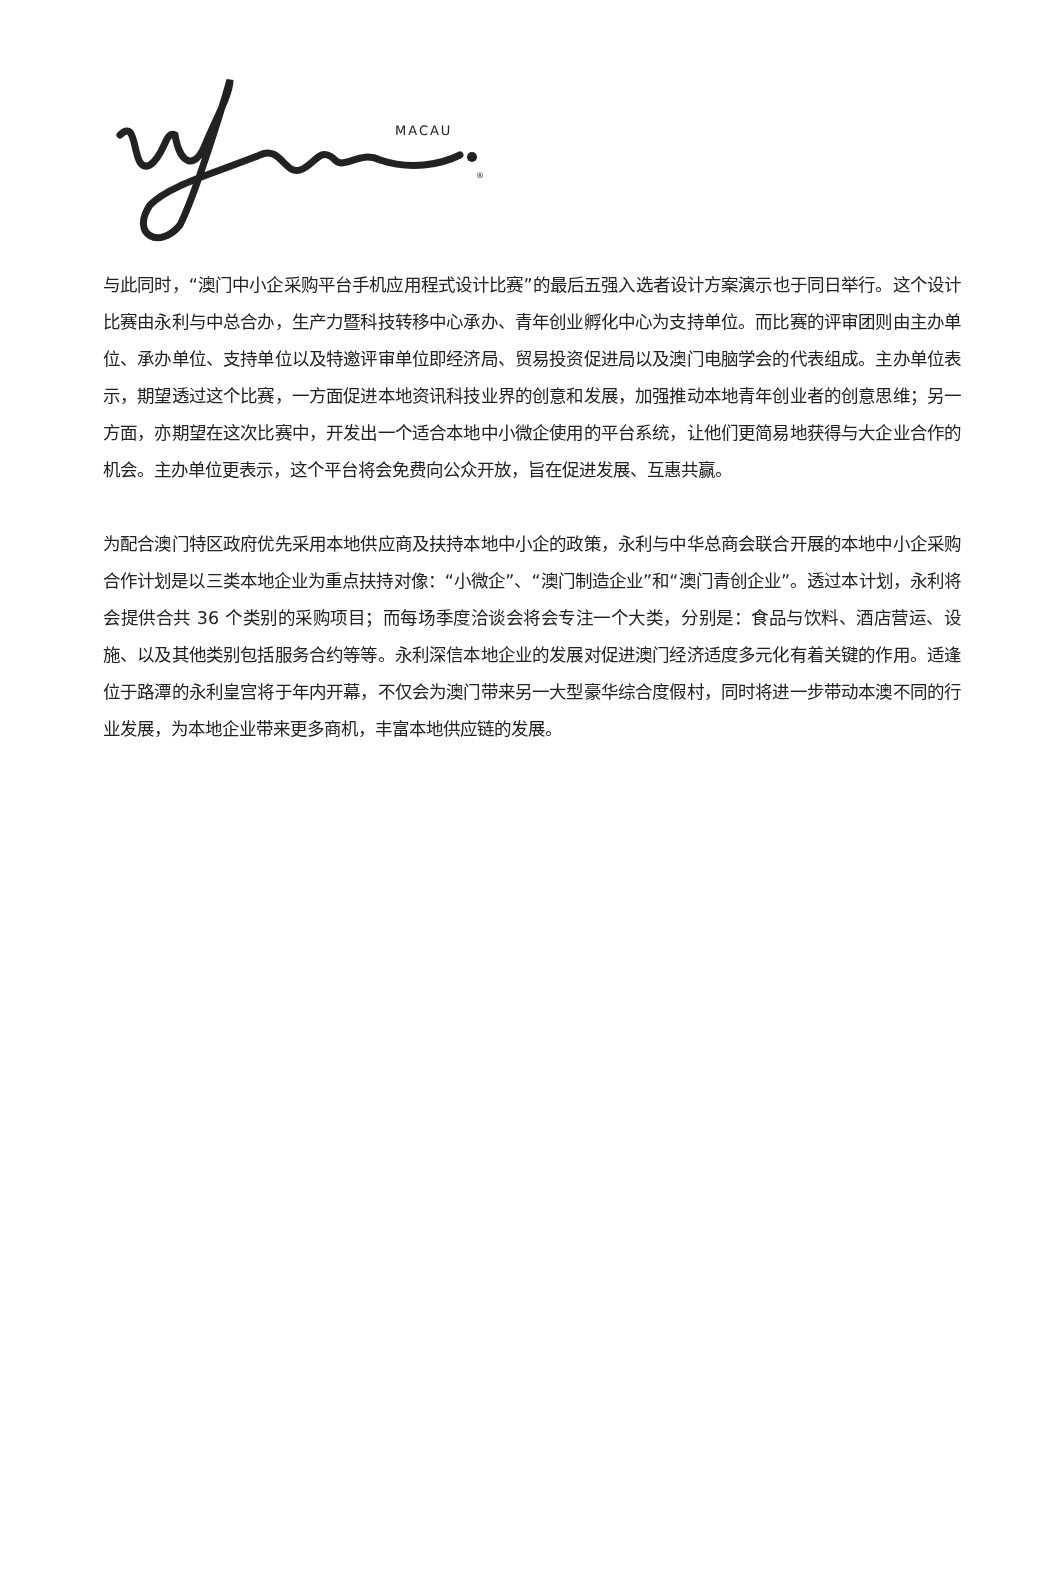MACAU
®
与此同时，“澳门中小企采购平台手机应用程式设计比赛”的最后五强入选者设计方案演示也于同日举行。这个设计比赛由永利与中总合办，生产力暨科技转移中心承办、青年创业孵化中心为支持单位。而比赛的评审团则由主办单位、承办单位、支持单位以及特邀评审单位即经济局、贸易投资促进局以及澳门电脑学会的代表组成。主办单位表示，期望透过这个比赛，一方面促进本地资讯科技业界的创意和发展，加强推动本地青年创业者的创意思维；另一方面，亦期望在这次比赛中，开发出一个适合本地中小微企使用的平台系统，让他们更简易地获得与大企业合作的机会。主办单位更表示，这个平台将会免费向公众开放，旨在促进发展、互惠共赢。
为配合澳门特区政府优先采用本地供应商及扶持本地中小企的政策，永利与中华总商会联合开展的本地中小企采购合作计划是以三类本地企业为重点扶持对像：“小微企”、“澳门制造企业”和“澳门青创企业”。透过本计划，永利将会提供合共 36 个类别的采购项目；而每场季度洽谈会将会专注一个大类，分别是：食品与饮料、酒店营运、设施、以及其他类别包括服务合约等等。永利深信本地企业的发展对促进澳门经济适度多元化有着关键的作用。适逢位于路潭的永利皇宫将于年内开幕，不仅会为澳门带来另一大型豪华综合度假村，同时将进一步带动本澳不同的行业发展，为本地企业带来更多商机，丰富本地供应链的发展。